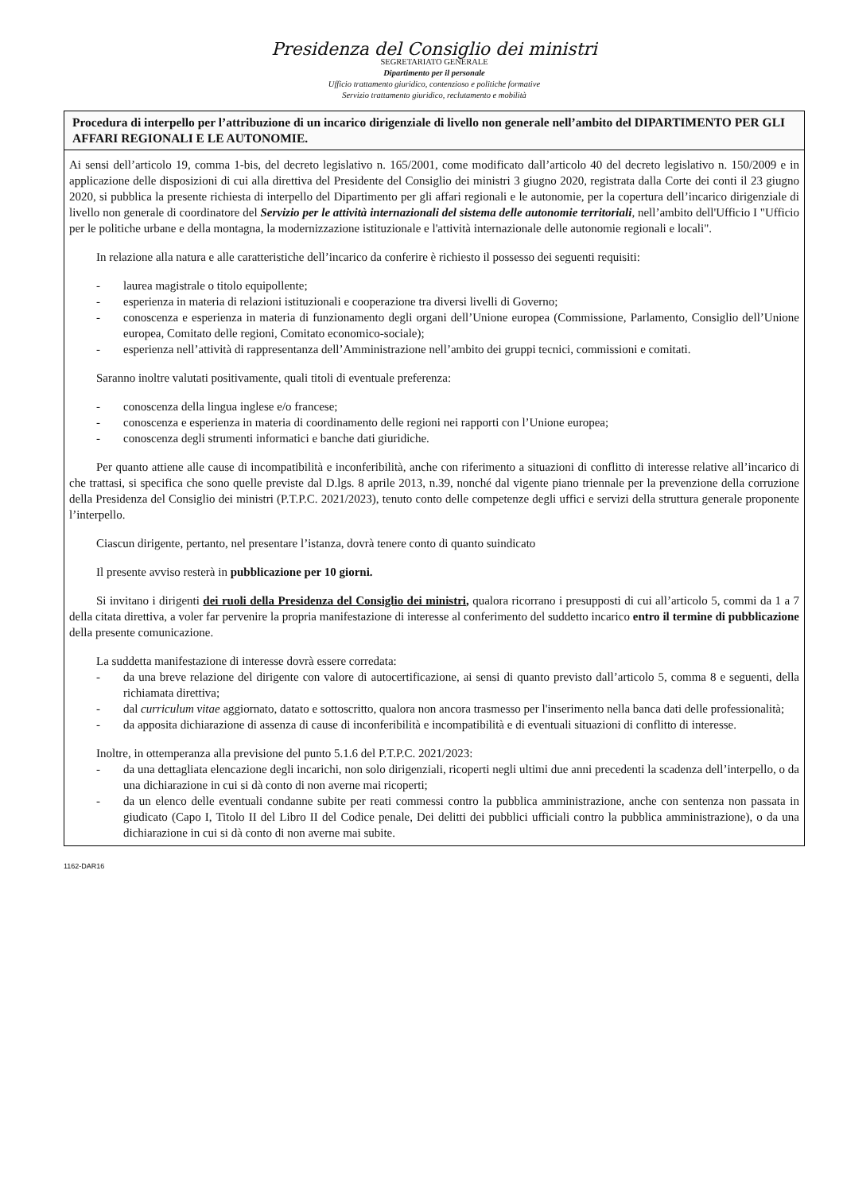Presidenza del Consiglio dei ministri
SEGRETARIATO GENERALE
Dipartimento per il personale
Ufficio trattamento giuridico, contenzioso e politiche formative
Servizio trattamento giuridico, reclutamento e mobilità
Procedura di interpello per l’attribuzione di un incarico dirigenziale di livello non generale nell’ambito del DIPARTIMENTO PER GLI AFFARI REGIONALI E LE AUTONOMIE.
Ai sensi dell’articolo 19, comma 1-bis, del decreto legislativo n. 165/2001, come modificato dall’articolo 40 del decreto legislativo n. 150/2009 e in applicazione delle disposizioni di cui alla direttiva del Presidente del Consiglio dei ministri 3 giugno 2020, registrata dalla Corte dei conti il 23 giugno 2020, si pubblica la presente richiesta di interpello del Dipartimento per gli affari regionali e le autonomie, per la copertura dell’incarico dirigenziale di livello non generale di coordinatore del Servizio per le attività internazionali del sistema delle autonomie territoriali, nell’ambito dell'Ufficio I "Ufficio per le politiche urbane e della montagna, la modernizzazione istituzionale e l'attività internazionale delle autonomie regionali e locali".
In relazione alla natura e alle caratteristiche dell’incarico da conferire è richiesto il possesso dei seguenti requisiti:
- laurea magistrale o titolo equipollente;
- esperienza in materia di relazioni istituzionali e cooperazione tra diversi livelli di Governo;
- conoscenza e esperienza in materia di funzionamento degli organi dell’Unione europea (Commissione, Parlamento, Consiglio dell’Unione europea, Comitato delle regioni, Comitato economico-sociale);
- esperienza nell’attività di rappresentanza dell’Amministrazione nell’ambito dei gruppi tecnici, commissioni e comitati.
Saranno inoltre valutati positivamente, quali titoli di eventuale preferenza:
- conoscenza della lingua inglese e/o francese;
- conoscenza e esperienza in materia di coordinamento delle regioni nei rapporti con l’Unione europea;
- conoscenza degli strumenti informatici e banche dati giuridiche.
Per quanto attiene alle cause di incompatibilità e inconferibilità, anche con riferimento a situazioni di conflitto di interesse relative all’incarico di che trattasi, si specifica che sono quelle previste dal D.lgs. 8 aprile 2013, n.39, nonché dal vigente piano triennale per la prevenzione della corruzione della Presidenza del Consiglio dei ministri (P.T.P.C. 2021/2023), tenuto conto delle competenze degli uffici e servizi della struttura generale proponente l’interpello.
Ciascun dirigente, pertanto, nel presentare l’istanza, dovrà tenere conto di quanto suindicato
Il presente avviso resterà in pubblicazione per 10 giorni.
Si invitano i dirigenti dei ruoli della Presidenza del Consiglio dei ministri, qualora ricorrano i presupposti di cui all’articolo 5, commi da 1 a 7 della citata direttiva, a voler far pervenire la propria manifestazione di interesse al conferimento del suddetto incarico entro il termine di pubblicazione della presente comunicazione.
La suddetta manifestazione di interesse dovrà essere corredata:
- da una breve relazione del dirigente con valore di autocertificazione, ai sensi di quanto previsto dall’articolo 5, comma 8 e seguenti, della richiamata direttiva;
- dal curriculum vitae aggiornato, datato e sottoscritto, qualora non ancora trasmesso per l'inserimento nella banca dati delle professionalità;
- da apposita dichiarazione di assenza di cause di inconferibilità e incompatibilità e di eventuali situazioni di conflitto di interesse.
Inoltre, in ottemperanza alla previsione del punto 5.1.6 del P.T.P.C. 2021/2023:
- da una dettagliata elencazione degli incarichi, non solo dirigenziali, ricoperti negli ultimi due anni precedenti la scadenza dell’interpello, o da una dichiarazione in cui si dà conto di non averne mai ricoperti;
- da un elenco delle eventuali condanne subite per reati commessi contro la pubblica amministrazione, anche con sentenza non passata in giudicato (Capo I, Titolo II del Libro II del Codice penale, Dei delitti dei pubblici ufficiali contro la pubblica amministrazione), o da una dichiarazione in cui si dà conto di non averne mai subite.
1162-DAR16